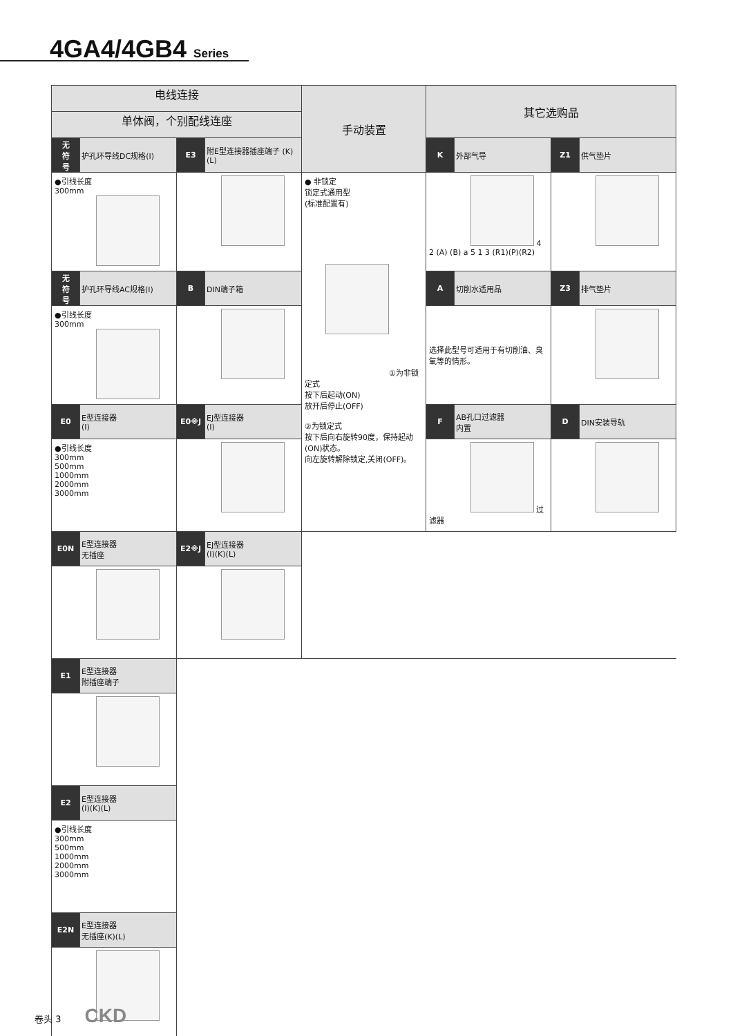4GA4/4GB4 Series
| 电线连接 | | | | 手动装置 | 其它选购品 | | | |
| --- | --- | --- | --- | --- | --- | --- | --- | --- |
| 单体阀，个别配线连座 | | | | | | | | |
| 无 符 号 | 护孔环导线DC规格(I) | E3 | 附E型连接器插座端子 (K)(L) | | K | 外部气导 | Z1 | 供气垫片 |
| ●引线长度 300mm | | | | ● 非锁定 锁定式通用型 (标准配置有) ①为非锁定式 按下后起动(ON) 放开后停止(OFF) ②为锁定式 按下后向右旋转90度，保持起动(ON)状态。 向左旋转解除锁定,关闭(OFF)。 | 4 2 (A) (B) a 5 1 3 (R1)(P)(R2) | | | |
| 无 符 号 | 护孔环导线AC规格(I) | B | DIN端子箱 | | A | 切削水适用品 | Z3 | 排气垫片 |
| ●引线长度 300mm | | | | | 选择此型号可适用于有切削油、臭氧等的情形。 | | | |
| E0 | E型连接器 (I) | E0※J | EJ型连接器 (I) | | F | AB孔口过滤器 内置 | D | DIN安装导轨 |
| ●引线长度 300mm 500mm 1000mm 2000mm 3000mm | | | | | 过滤器 | | | |
| E0N | E型连接器 无插座 | E2※J | EJ型连接器 (I)(K)(L) | | | | | |
| E1 | E型连接器 附插座端子 | | | | | | | |
| E2 | E型连接器 (I)(K)(L) | | | | | | | |
| ●引线长度 300mm 500mm 1000mm 2000mm 3000mm | | | | | | | | |
| E2N | E型连接器 无插座(K)(L) | | | | | | | |
卷头 3 CKD